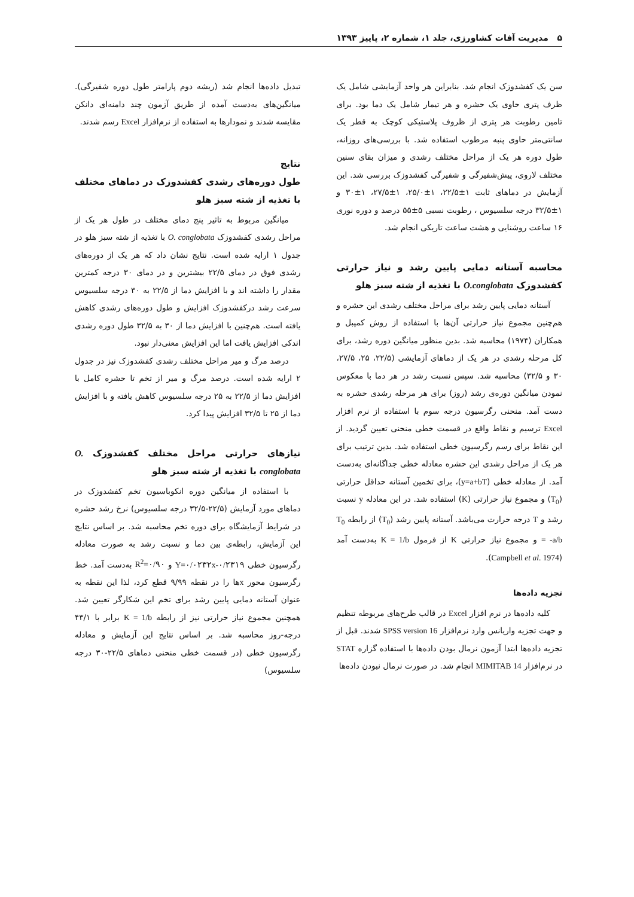۵ مدیریت آفات کشاورزی، جلد ۱، شماره ۲، پاییز ۱۳۹۳
سن یک کفشدوزک انجام شد. بنابراین هر واحد آزمایشی شامل یک ظرف پتری حاوی یک حشره و هر تیمار شامل یک دما بود. برای تامین رطوبت هر پتری از ظروف پلاستیکی کوچک به قطر یک سانتی‌متر حاوی پنبه مرطوب استفاده شد. با بررسی‌های روزانه، طول دوره هر یک از مراحل مختلف رشدی و میزان بقای سنین مختلف لاروی، پیش‌شفیرگی و شفیرگی کفشدوزک بررسی شد. این آزمایش در دماهای ثابت ۱±۲۲/۵، ۱±۲۵/۰، ۱±۲۷/۵، ۱±۳۰ و ۱±۳۲/۵ درجه سلسیوس ، رطوبت نسبی ۵±۵۵ درصد و دوره نوری ۱۶ ساعت روشنایی و هشت ساعت تاریکی انجام شد.
محاسبه آستانه دمایی پایین رشد و نیاز حرارتی کفشدوزک O.conglobata با تغذیه از شته سبز هلو
آستانه دمایی پایین رشد برای مراحل مختلف رشدی این حشره و هم‌چنین مجموع نیاز حرارتی آن‌ها با استفاده از روش کمپبل و همکاران (۱۹۷۴) محاسبه شد. بدین منظور میانگین دوره رشد، برای کل مرحله رشدی در هر یک از دماهای آزمایشی (۲۲/۵، ۲۵، ۲۷/۵، ۳۰ و ۳۲/۵) محاسبه شد. سپس نسبت رشد در هر دما با معکوس نمودن میانگین دوره‌ی رشد (روز) برای هر مرحله رشدی حشره به دست آمد. منحنی رگرسیون درجه سوم با استفاده از نرم افزار Excel ترسیم و نقاط واقع در قسمت خطی منحنی تعیین گردید. از این نقاط برای رسم رگرسیون خطی استفاده شد. بدین ترتیب برای هر یک از مراحل رشدی این حشره معادله خطی جداگانه‌ای به‌دست آمد. از معادله خطی (y=a+bT)، برای تخمین آستانه حداقل حرارتی (T<sub>0</sub>) و مجموع نیاز حرارتی (K) استفاده شد. در این معادله y نسبت رشد و T درجه حرارت می‌باشد. آستانه پایین رشد (T<sub>0</sub>) از رابطه T<sub>0</sub> = -a/b و مجموع نیاز حرارتی K از فرمول K = 1/b به‌دست آمد (Campbell et al. 1974).
تجزیه داده‌ها
کلیه داده‌ها در نرم افزار Excel در قالب طرح‌های مربوطه تنظیم و جهت تجزیه واریانس وارد نرم‌افزار SPSS version 16 شدند. قبل از تجزیه داده‌ها ابتدا آزمون نرمال بودن داده‌ها با استفاده گزاره STAT در نرم‌افزار MIMITAB 14 انجام شد. در صورت نرمال نبودن داده‌ها
تبدیل داده‌ها انجام شد (ریشه دوم پارامتر طول دوره شفیرگی). میانگین‌های به‌دست آمده از طریق آزمون چند دامنه‌ای دانکن مقایسه شدند و نمودارها به استفاده از نرم‌افزار Excel رسم شدند.
نتایج
طول دوره‌های رشدی کفشدوزک در دماهای مختلف با تغذیه از شته سبز هلو
میانگین مربوط به تاثیر پنج دمای مختلف در طول هر یک از مراحل رشدی کفشدوزک O. conglobata با تغذیه از شته سبز هلو در جدول ۱ ارایه شده است. نتایج نشان داد که هر یک از دوره‌های رشدی فوق در دمای ۲۲/۵ بیشترین و در دمای ۳۰ درجه کمترین مقدار را داشته اند و با افزایش دما از ۲۲/۵ به ۳۰ درجه سلسیوس سرعت رشد درکفشدوزک افزایش و طول دوره‌های رشدی کاهش یافته است. هم‌چنین با افزایش دما از ۳۰ به ۳۲/۵ طول دوره رشدی اندکی افزایش یافت اما این افزایش معنی‌دار نبود.
درصد مرگ و میر مراحل مختلف رشدی کفشدوزک نیز در جدول ۲ ارایه شده است. درصد مرگ و میر از تخم تا حشره کامل با افزایش دما از ۲۲/۵ به ۲۵ درجه سلسیوس کاهش یافته و با افزایش دما از ۲۵ تا ۳۲/۵ افزایش پیدا کرد.
نیازهای حرارتی مراحل مختلف کفشدوزک O. conglobata با تغذیه از شته سبز هلو
با استفاده از میانگین دوره انکوباسیون تخم کفشدوزک در دماهای مورد آزمایش (۲۲/۵-۳۲/۵ درجه سلسیوس) نرخ رشد حشره در شرایط آزمایشگاه برای دوره تخم محاسبه شد. بر اساس نتایج این آزمایش، رابطه‌ی بین دما و نسبت رشد به صورت معادله رگرسیون خطی Y=۰/۰۲۳۲x-۰/۲۳۱۹ و R<sup>2</sup>=۰/۹۰ به‌دست آمد. خط رگرسیون محور xها را در نقطه ۹/۹۹ قطع کرد، لذا این نقطه به عنوان آستانه دمایی پایین رشد برای تخم این شکارگر تعیین شد. همچنین مجموع نیاز حرارتی نیز از رابطه K = 1/b برابر با ۴۳/۱ درجه-روز محاسبه شد. بر اساس نتایج این آزمایش و معادله رگرسیون خطی (در قسمت خطی منحنی دماهای ۲۲/۵-۳۰ درجه سلسیوس)